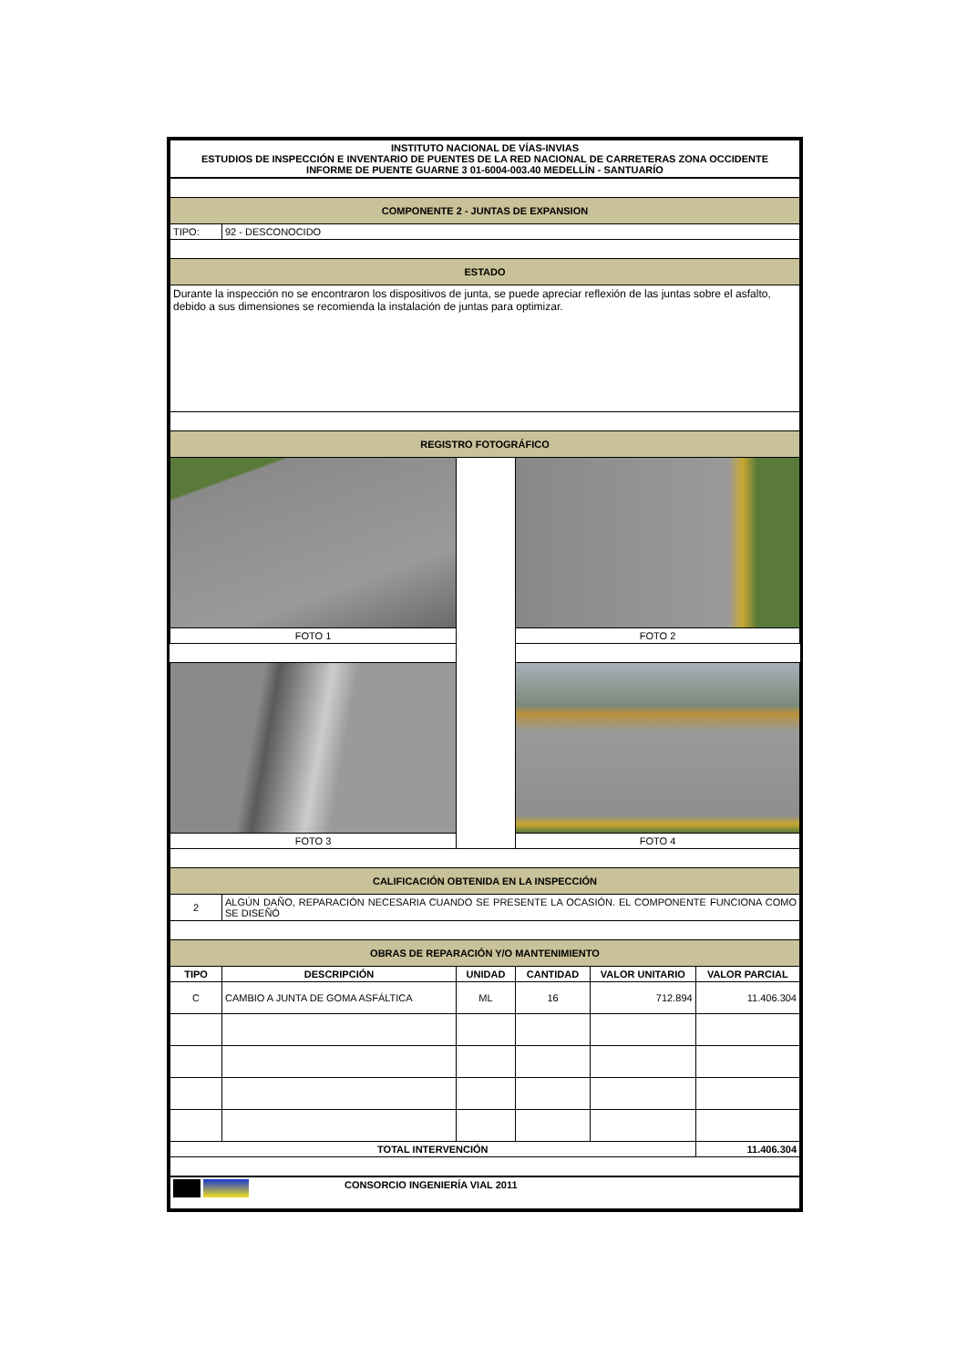| INSTITUTO NACIONAL DE VÍAS-INVIAS ESTUDIOS DE INSPECCIÓN E INVENTARIO DE PUENTES DE LA RED NACIONAL DE CARRETERAS ZONA OCCIDENTE INFORME DE PUENTE GUARNE 3 01-6004-003.40 MEDELLÍN - SANTUARÍO | | | | | |
| COMPONENTE 2 - JUNTAS DE EXPANSION | | | | | |
| TIPO: | 92 - DESCONOCIDO | | | | |
| ESTADO | | | | | |
| Durante la inspección no se encontraron los dispositivos de junta, se puede apreciar reflexión de las juntas sobre el asfalto, debido a sus dimensiones se recomienda la instalación de juntas para optimizar. | | | | | |
| REGISTRO FOTOGRÁFICO | | | | | |
| FOTO 1 | | | FOTO 2 | | |
| FOTO 3 | | | FOTO 4 | | |
| CALIFICACIÓN OBTENIDA EN LA INSPECCIÓN | | | | | |
| 2 | ALGÚN DAÑO, REPARACIÓN NECESARIA CUANDO SE PRESENTE LA OCASIÓN. EL COMPONENTE FUNCIONA COMO SE DISEÑÓ | | | | |
| OBRAS DE REPARACIÓN Y/O MANTENIMIENTO | | | | | |
| TIPO | DESCRIPCIÓN | UNIDAD | CANTIDAD | VALOR UNITARIO | VALOR PARCIAL |
| C | CAMBIO A JUNTA DE GOMA ASFÁLTICA | ML | 16 | 712.894 | 11.406.304 |
| TOTAL INTERVENCIÓN | | | | | 11.406.304 |
| CONSORCIO INGENIERÍA VIAL 2011 | | | | | |